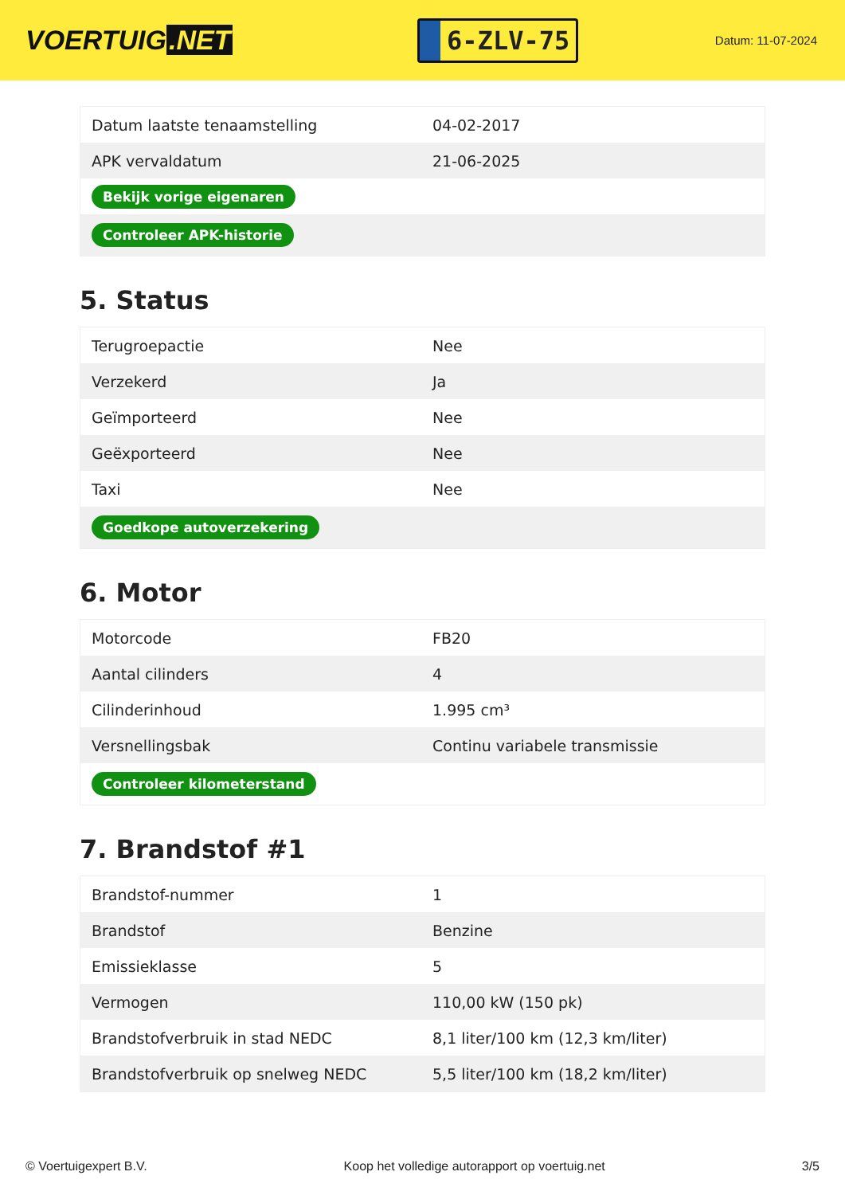VOERTUIG.NET
6-ZLV-75
Datum: 11-07-2024
| Datum laatste tenaamstelling | 04-02-2017 |
| APK vervaldatum | 21-06-2025 |
| Bekijk vorige eigenaren | |
| Controleer APK-historie | |
5. Status
| Terugroepactie | Nee |
| Verzekerd | Ja |
| Geïmporteerd | Nee |
| Geëxporteerd | Nee |
| Taxi | Nee |
| Goedkope autoverzekering | |
6. Motor
| Motorcode | FB20 |
| Aantal cilinders | 4 |
| Cilinderinhoud | 1.995 cm³ |
| Versnellingsbak | Continu variabele transmissie |
| Controleer kilometerstand | |
7. Brandstof #1
| Brandstof-nummer | 1 |
| Brandstof | Benzine |
| Emissieklasse | 5 |
| Vermogen | 110,00 kW (150 pk) |
| Brandstofverbruik in stad NEDC | 8,1 liter/100 km (12,3 km/liter) |
| Brandstofverbruik op snelweg NEDC | 5,5 liter/100 km (18,2 km/liter) |
© Voertuigexpert B.V. Koop het volledige autorapport op voertuig.net 3/5